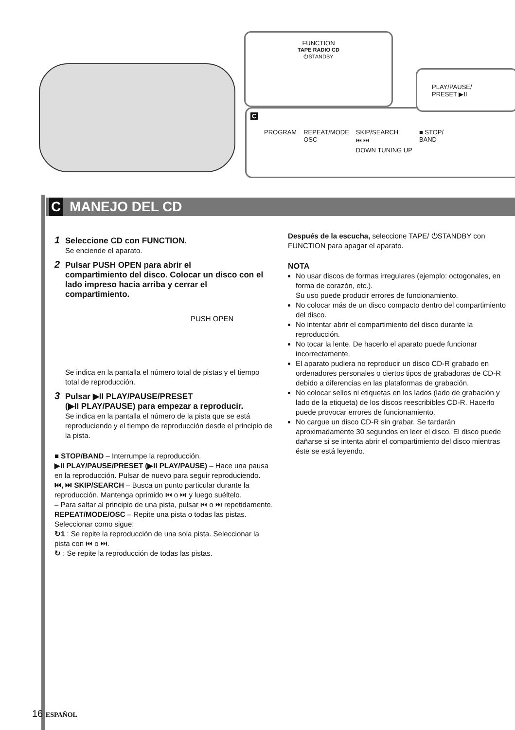FUNCTION
TAPE RADIO CD
⏻STANDBY
C
PROGRAM REPEAT/MODE
OSC SKIP/SEARCH
⏮ ⏭
DOWN TUNING UP ■ STOP/
BAND
PLAY/PAUSE/
PRESET ▶II
C MANEJO DEL CD
1 Seleccione CD con FUNCTION.
Se enciende el aparato.
2 Pulsar PUSH OPEN para abrir el
compartimiento del disco. Colocar un disco con el lado impreso hacia arriba y cerrar el compartimiento.
PUSH OPEN
Se indica en la pantalla el número total de pistas y el tiempo total de reproducción.
3 Pulsar ▶II PLAY/PAUSE/PRESET
(▶II PLAY/PAUSE) para empezar a reproducir.
Se indica en la pantalla el número de la pista que se está reproduciendo y el tiempo de reproducción desde el principio de la pista.
■ STOP/BAND – Interrumpe la reproducción.
▶II PLAY/PAUSE/PRESET (▶II PLAY/PAUSE) – Hace una pausa en la reproducción. Pulsar de nuevo para seguir reproduciendo.
⏮, ⏭ SKIP/SEARCH – Busca un punto particular durante la reproducción. Mantenga oprimido ⏮ o ⏭ y luego suéltelo.
– Para saltar al principio de una pista, pulsar ⏮ o ⏭ repetidamente.
REPEAT/MODE/OSC – Repite una pista o todas las pistas. Seleccionar como sigue:
↻1 : Se repite la reproducción de una sola pista. Seleccionar la pista con ⏮ o ⏭.
↻ : Se repite la reproducción de todas las pistas.
Después de la escucha, seleccione TAPE/ ⏻STANDBY con FUNCTION para apagar el aparato.
NOTA
No usar discos de formas irregulares (ejemplo: octogonales, en forma de corazón, etc.).
Su uso puede producir errores de funcionamiento.
No colocar más de un disco compacto dentro del compartimiento del disco.
No intentar abrir el compartimiento del disco durante la reproducción.
No tocar la lente. De hacerlo el aparato puede funcionar incorrectamente.
El aparato pudiera no reproducir un disco CD-R grabado en ordenadores personales o ciertos tipos de grabadoras de CD-R debido a diferencias en las plataformas de grabación.
No colocar sellos ni etiquetas en los lados (lado de grabación y lado de la etiqueta) de los discos reescribibles CD-R. Hacerlo puede provocar errores de funcionamiento.
No cargue un disco CD-R sin grabar. Se tardarán aproximadamente 30 segundos en leer el disco. El disco puede dañarse si se intenta abrir el compartimiento del disco mientras éste se está leyendo.
16 ESPAÑOL